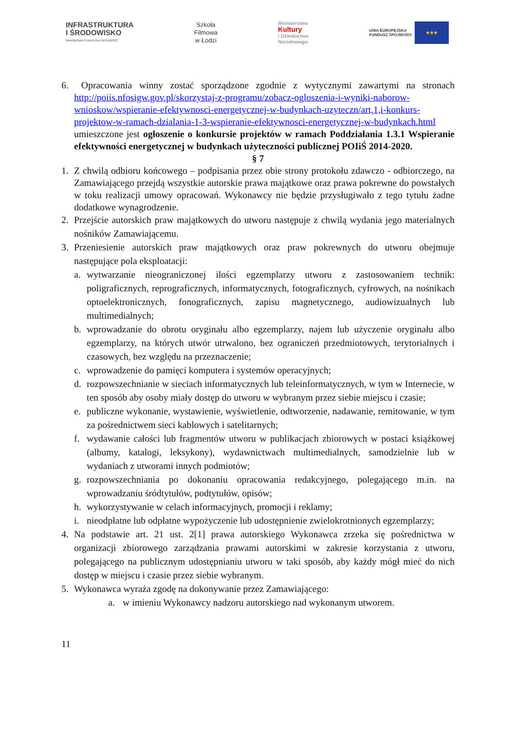INFRASTRUKTURA
I ŚRODOWISKO
NARODOWA STRATEGIA SPÓJNOŚCI
Szkoła
Filmowa
w Łodzi
Ministerstwo
Kultury
i Dziedzictwa
Narodowego.
UNIA EUROPEJSKA
FUNDUSZ SPÓJNOŚCI
★★★
6. Opracowania winny zostać sporządzone zgodnie z wytycznymi zawartymi na stronach http://poiis.nfosigw.gov.pl/skorzystaj-z-programu/zobacz-ogloszenia-i-wyniki-naborow-wnioskow/wspieranie-efektywnosci-energetycznej-w-budynkach-uzyteczn/art,1,i-konkurs-projektow-w-ramach-dzialania-1-3-wspieranie-efektywnosci-energetycznej-w-budynkach.html umieszczone jest ogłoszenie o konkursie projektów w ramach Poddziałania 1.3.1 Wspieranie efektywności energetycznej w budynkach użyteczności publicznej POIiŚ 2014-2020.
§ 7
1. Z chwilą odbioru końcowego – podpisania przez obie strony protokołu zdawczo - odbiorczego, na Zamawiającego przejdą wszystkie autorskie prawa majątkowe oraz prawa pokrewne do powstałych w toku realizacji umowy opracowań. Wykonawcy nie będzie przysługiwało z tego tytułu żadne dodatkowe wynagrodzenie.
2. Przejście autorskich praw majątkowych do utworu następuje z chwilą wydania jego materialnych nośników Zamawiającemu.
3. Przeniesienie autorskich praw majątkowych oraz praw pokrewnych do utworu obejmuje następujące pola eksploatacji:
a. wytwarzanie nieograniczonej ilości egzemplarzy utworu z zastosowaniem technik: poligraficznych, reprograficznych, informatycznych, fotograficznych, cyfrowych, na nośnikach optoelektronicznych, fonograficznych, zapisu magnetycznego, audiowizualnych lub multimedialnych;
b. wprowadzanie do obrotu oryginału albo egzemplarzy, najem lub użyczenie oryginału albo egzemplarzy, na których utwór utrwalono, bez ograniczeń przedmiotowych, terytorialnych i czasowych, bez względu na przeznaczenie;
c. wprowadzenie do pamięci komputera i systemów operacyjnych;
d. rozpowszechnianie w sieciach informatycznych lub teleinformatycznych, w tym w Internecie, w ten sposób aby osoby miały dostęp do utworu w wybranym przez siebie miejscu i czasie;
e. publiczne wykonanie, wystawienie, wyświetlenie, odtworzenie, nadawanie, remitowanie, w tym za pośrednictwem sieci kablowych i satelitarnych;
f. wydawanie całości lub fragmentów utworu w publikacjach zbiorowych w postaci książkowej (albumy, katalogi, leksykony), wydawnictwach multimedialnych, samodzielnie lub w wydaniach z utworami innych podmiotów;
g. rozpowszechniania po dokonaniu opracowania redakcyjnego, polegającego m.in. na wprowadzaniu śródtytułów, podtytułów, opisów;
h. wykorzystywanie w celach informacyjnych, promocji i reklamy;
i. nieodpłatne lub odpłatne wypożyczenie lub udostępnienie zwielokrotnionych egzemplarzy;
4. Na podstawie art. 21 ust. 2[1] prawa autorskiego Wykonawca zrzeka się pośrednictwa w organizacji zbiorowego zarządzania prawami autorskimi w zakresie korzystania z utworu, polegającego na publicznym udostępnianiu utworu w taki sposób, aby każdy mógł mieć do nich dostęp w miejscu i czasie przez siebie wybranym.
5. Wykonawca wyraża zgodę na dokonywanie przez Zamawiającego:
a. w imieniu Wykonawcy nadzoru autorskiego nad wykonanym utworem.
11